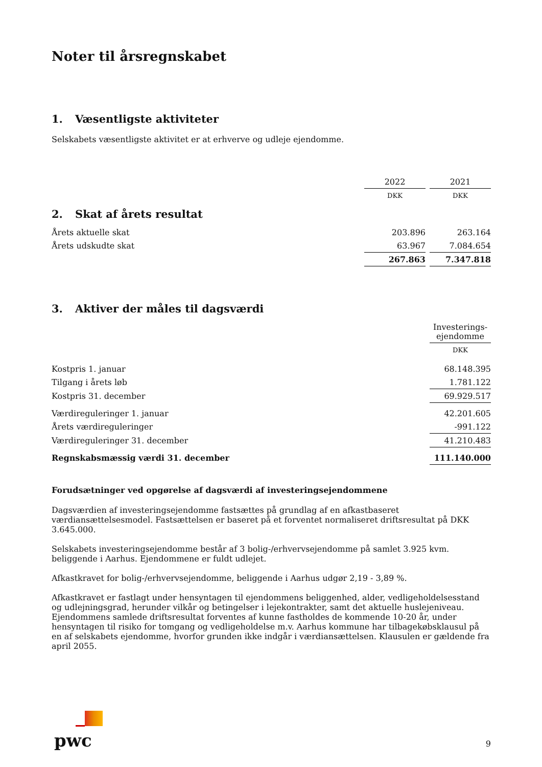Noter til årsregnskabet
1. Væsentligste aktiviteter
Selskabets væsentligste aktivitet er at erhverve og udleje ejendomme.
| | 2022 | 2021 |
| | DKK | DKK |
| 2. Skat af årets resultat | | |
| Årets aktuelle skat | 203.896 | 263.164 |
| Årets udskudte skat | 63.967 | 7.084.654 |
| | 267.863 | 7.347.818 |
3. Aktiver der måles til dagsværdi
| | Investerings- ejendomme |
| | DKK |
| Kostpris 1. januar | 68.148.395 |
| Tilgang i årets løb | 1.781.122 |
| Kostpris 31. december | 69.929.517 |
| Værdireguleringer 1. januar | 42.201.605 |
| Årets værdireguleringer | -991.122 |
| Værdireguleringer 31. december | 41.210.483 |
| Regnskabsmæssig værdi 31. december | 111.140.000 |
Forudsætninger ved opgørelse af dagsværdi af investeringsejendommene
Dagsværdien af investeringsejendomme fastsættes på grundlag af en afkastbaseret værdiansættelsesmodel. Fastsættelsen er baseret på et forventet normaliseret driftsresultat på DKK 3.645.000.
Selskabets investeringsejendomme består af 3 bolig-/erhvervsejendomme på samlet 3.925 kvm. beliggende i Aarhus. Ejendommene er fuldt udlejet.
Afkastkravet for bolig-/erhvervsejendomme, beliggende i Aarhus udgør 2,19 - 3,89 %.
Afkastkravet er fastlagt under hensyntagen til ejendommens beliggenhed, alder, vedligeholdelsesstand og udlejningsgrad, herunder vilkår og betingelser i lejekontrakter, samt det aktuelle huslejeniveau. Ejendommens samlede driftsresultat forventes af kunne fastholdes de kommende 10-20 år, under hensyntagen til risiko for tomgang og vedligeholdelse m.v. Aarhus kommune har tilbagekøbsklausul på en af selskabets ejendomme, hvorfor grunden ikke indgår i værdiansættelsen. Klausulen er gældende fra april 2055.
pwc 9